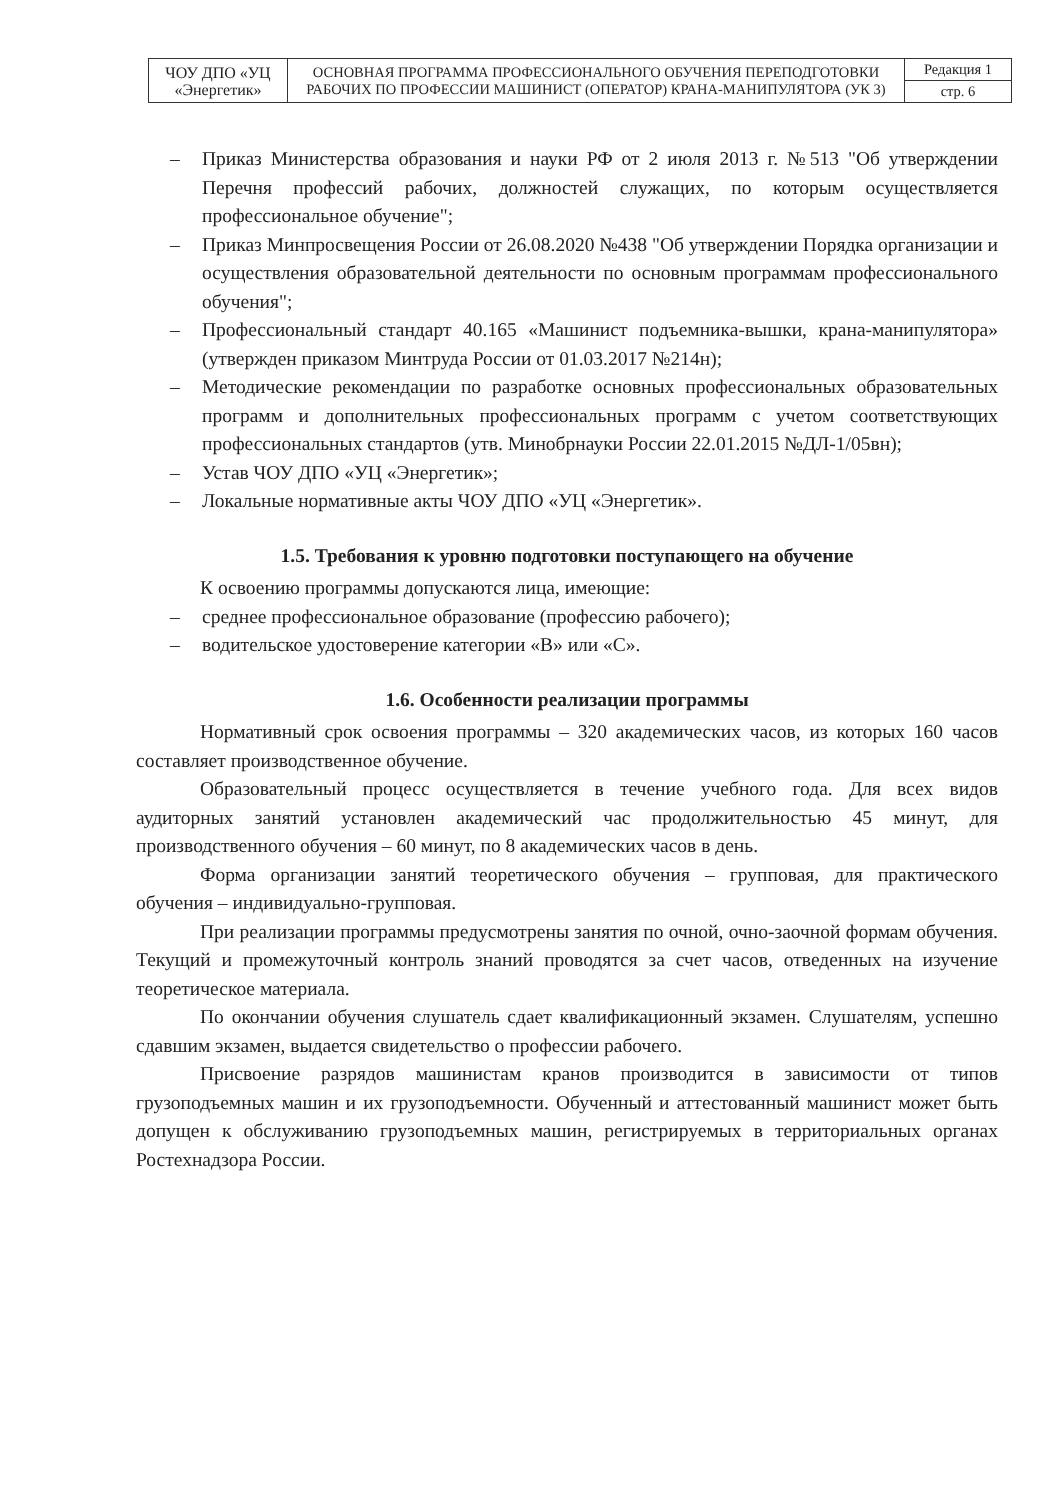| ЧОУ ДПО «УЦ «Энергетик» | ОСНОВНАЯ ПРОГРАММА ПРОФЕССИОНАЛЬНОГО ОБУЧЕНИЯ ПЕРЕПОДГОТОВКИ РАБОЧИХ ПО ПРОФЕССИИ МАШИНИСТ (ОПЕРАТОР) КРАНА-МАНИПУЛЯТОРА (УК 3) | Редакция 1 |
| | | стр. 6 |
– Приказ Министерства образования и науки РФ от 2 июля 2013 г. №513 "Об утверждении Перечня профессий рабочих, должностей служащих, по которым осуществляется профессиональное обучение";
– Приказ Минпросвещения России от 26.08.2020 №438 "Об утверждении Порядка организации и осуществления образовательной деятельности по основным программам профессионального обучения";
– Профессиональный стандарт 40.165 «Машинист подъемника-вышки, крана-манипулятора» (утвержден приказом Минтруда России от 01.03.2017 №214н);
– Методические рекомендации по разработке основных профессиональных образовательных программ и дополнительных профессиональных программ с учетом соответствующих профессиональных стандартов (утв. Минобрнауки России 22.01.2015 №ДЛ-1/05вн);
– Устав ЧОУ ДПО «УЦ «Энергетик»;
– Локальные нормативные акты ЧОУ ДПО «УЦ «Энергетик».
1.5. Требования к уровню подготовки поступающего на обучение
К освоению программы допускаются лица, имеющие:
– среднее профессиональное образование (профессию рабочего);
– водительское удостоверение категории «В» или «С».
1.6. Особенности реализации программы
Нормативный срок освоения программы – 320 академических часов, из которых 160 часов составляет производственное обучение.
Образовательный процесс осуществляется в течение учебного года. Для всех видов аудиторных занятий установлен академический час продолжительностью 45 минут, для производственного обучения – 60 минут, по 8 академических часов в день.
Форма организации занятий теоретического обучения – групповая, для практического обучения – индивидуально-групповая.
При реализации программы предусмотрены занятия по очной, очно-заочной формам обучения. Текущий и промежуточный контроль знаний проводятся за счет часов, отведенных на изучение теоретическое материала.
По окончании обучения слушатель сдает квалификационный экзамен. Слушателям, успешно сдавшим экзамен, выдается свидетельство о профессии рабочего.
Присвоение разрядов машинистам кранов производится в зависимости от типов грузоподъемных машин и их грузоподъемности. Обученный и аттестованный машинист может быть допущен к обслуживанию грузоподъемных машин, регистрируемых в территориальных органах Ростехнадзора России.